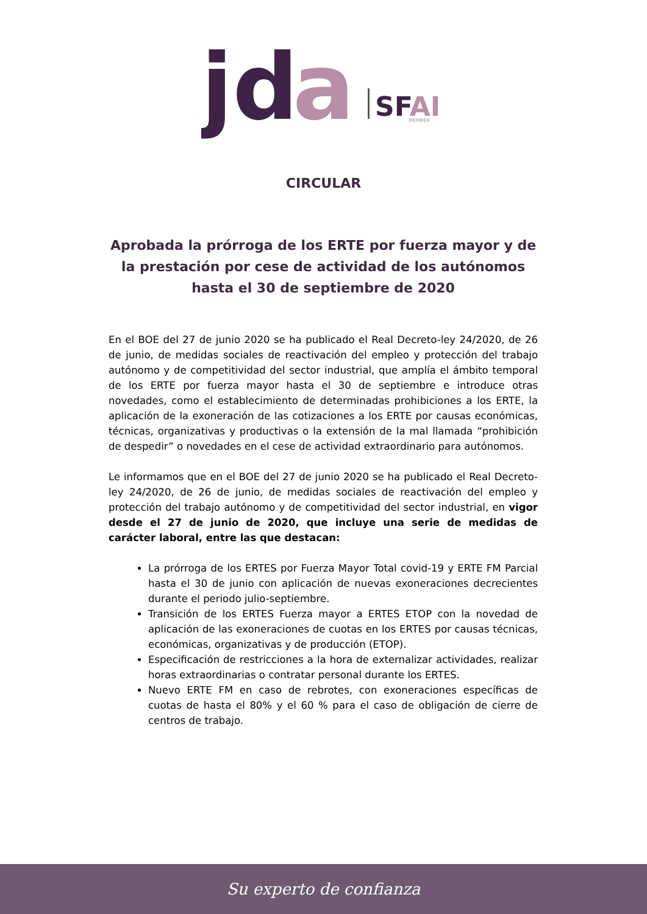jd
a
SFAI
MEMBER
CIRCULAR
Aprobada la prórroga de los ERTE por fuerza mayor y de la prestación por cese de actividad de los autónomos hasta el 30 de septiembre de 2020
En el BOE del 27 de junio 2020 se ha publicado el Real Decreto-ley 24/2020, de 26 de junio, de medidas sociales de reactivación del empleo y protección del trabajo autónomo y de competitividad del sector industrial, que amplía el ámbito temporal de los ERTE por fuerza mayor hasta el 30 de septiembre e introduce otras novedades, como el establecimiento de determinadas prohibiciones a los ERTE, la aplicación de la exoneración de las cotizaciones a los ERTE por causas económicas, técnicas, organizativas y productivas o la extensión de la mal llamada “prohibición de despedir” o novedades en el cese de actividad extraordinario para autónomos.
Le informamos que en el BOE del 27 de junio 2020 se ha publicado el Real Decreto-ley 24/2020, de 26 de junio, de medidas sociales de reactivación del empleo y protección del trabajo autónomo y de competitividad del sector industrial, en vigor desde el 27 de junio de 2020, que incluye una serie de medidas de carácter laboral, entre las que destacan:
La prórroga de los ERTES por Fuerza Mayor Total covid-19 y ERTE FM Parcial hasta el 30 de junio con aplicación de nuevas exoneraciones decrecientes durante el periodo julio-septiembre.
Transición de los ERTES Fuerza mayor a ERTES ETOP con la novedad de aplicación de las exoneraciones de cuotas en los ERTES por causas técnicas, económicas, organizativas y de producción (ETOP).
Especificación de restricciones a la hora de externalizar actividades, realizar horas extraordinarias o contratar personal durante los ERTES.
Nuevo ERTE FM en caso de rebrotes, con exoneraciones específicas de cuotas de hasta el 80% y el 60 % para el caso de obligación de cierre de centros de trabajo.
Su experto de confianza